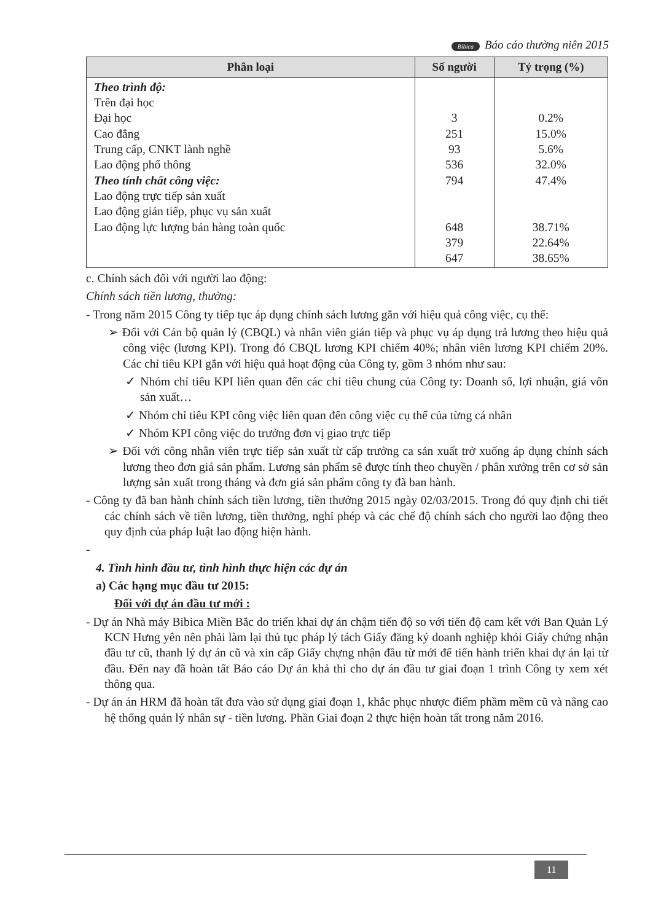Bibica Báo cáo thường niên 2015
| Phân loại | Số người | Tỷ trọng (%) |
| --- | --- | --- |
| Theo trình độ: Trên đại học Đại học Cao đẳng Trung cấp, CNKT lành nghề Lao động phổ thông Theo tính chất công việc: Lao động trực tiếp sản xuất Lao động gián tiếp, phục vụ sản xuất Lao động lực lượng bán hàng toàn quốc | 3 251 93 536 794 648 379 647 | 0.2% 15.0% 5.6% 32.0% 47.4% 38.71% 22.64% 38.65% |
c. Chính sách đối với người lao động:
Chính sách tiền lương, thưởng:
- Trong năm 2015 Công ty tiếp tục áp dụng chính sách lương gắn với hiệu quả công việc, cụ thể:
➢ Đối với Cán bộ quản lý (CBQL) và nhân viên gián tiếp và phục vụ áp dụng trả lương theo hiệu quả công việc (lương KPI). Trong đó CBQL lương KPI chiếm 40%; nhân viên lương KPI chiếm 20%. Các chỉ tiêu KPI gắn với hiệu quả hoạt động của Công ty, gồm 3 nhóm như sau:
✓ Nhóm chỉ tiêu KPI liên quan đến các chỉ tiêu chung của Công ty: Doanh số, lợi nhuận, giá vốn sản xuất…
✓ Nhóm chỉ tiêu KPI công việc liên quan đến công việc cụ thể của từng cá nhân
✓ Nhóm KPI công việc do trưởng đơn vị giao trực tiếp
➢ Đối với công nhân viên trực tiếp sản xuất từ cấp trưởng ca sản xuất trở xuống áp dụng chính sách lương theo đơn giá sản phẩm. Lương sản phẩm sẽ được tính theo chuyền / phân xưởng trên cơ sở sản lượng sản xuất trong tháng và đơn giá sản phẩm công ty đã ban hành.
- Công ty đã ban hành chính sách tiền lương, tiền thưởng 2015 ngày 02/03/2015. Trong đó quy định chi tiết các chính sách về tiền lương, tiền thưởng, nghỉ phép và các chế độ chính sách cho người lao động theo quy định của pháp luật lao động hiện hành.
-
4. Tình hình đầu tư, tình hình thực hiện các dự án
a) Các hạng mục đầu tư 2015:
Đối với dự án đầu tư mới :
- Dự án Nhà máy Bibica Miền Bắc do triển khai dự án chậm tiến độ so với tiến độ cam kết với Ban Quản Lý KCN Hưng yên nên phải làm lại thủ tục pháp lý tách Giấy đăng ký doanh nghiệp khỏi Giấy chứng nhận đầu tư cũ, thanh lý dự án cũ và xin cấp Giấy chựng nhận đầu từ mới để tiến hành triển khai dự án lại từ đầu. Đến nay đã hoàn tất Báo cáo Dự án khả thi cho dự án đầu tư giai đoạn 1 trình Công ty xem xét thông qua.
- Dự án án HRM đã hoàn tất đưa vào sử dụng giai đoạn 1, khắc phục nhược điểm phầm mềm cũ và nâng cao hệ thống quản lý nhân sự - tiền lương. Phần Giai đoạn 2 thực hiện hoàn tất trong năm 2016.
11